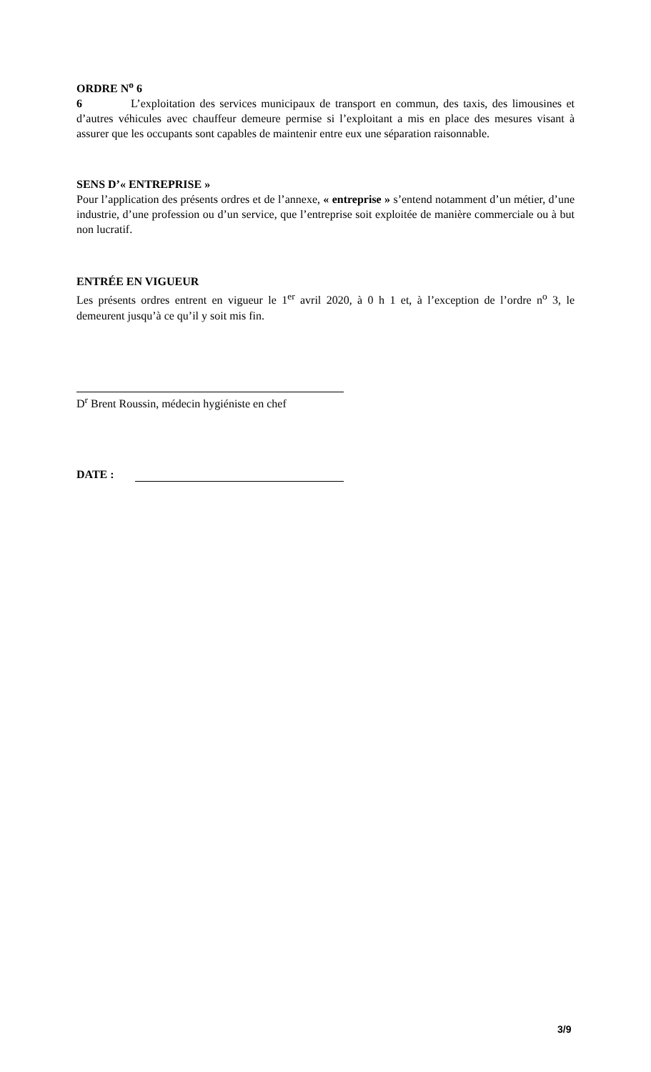ORDRE N<sup>o</sup> 6
6 L’exploitation des services municipaux de transport en commun, des taxis, des limousines et d’autres véhicules avec chauffeur demeure permise si l’exploitant a mis en place des mesures visant à assurer que les occupants sont capables de maintenir entre eux une séparation raisonnable.
SENS D’« ENTREPRISE »
Pour l’application des présents ordres et de l’annexe, « entreprise » s’entend notamment d’un métier, d’une industrie, d’une profession ou d’un service, que l’entreprise soit exploitée de manière commerciale ou à but non lucratif.
ENTRÉE EN VIGUEUR
Les présents ordres entrent en vigueur le 1<sup>er</sup> avril 2020, à 0 h 1 et, à l’exception de l’ordre n<sup>o</sup> 3, le demeurent jusqu’à ce qu’il y soit mis fin.
D<sup>r</sup> Brent Roussin, médecin hygiéniste en chef
DATE :
3/9